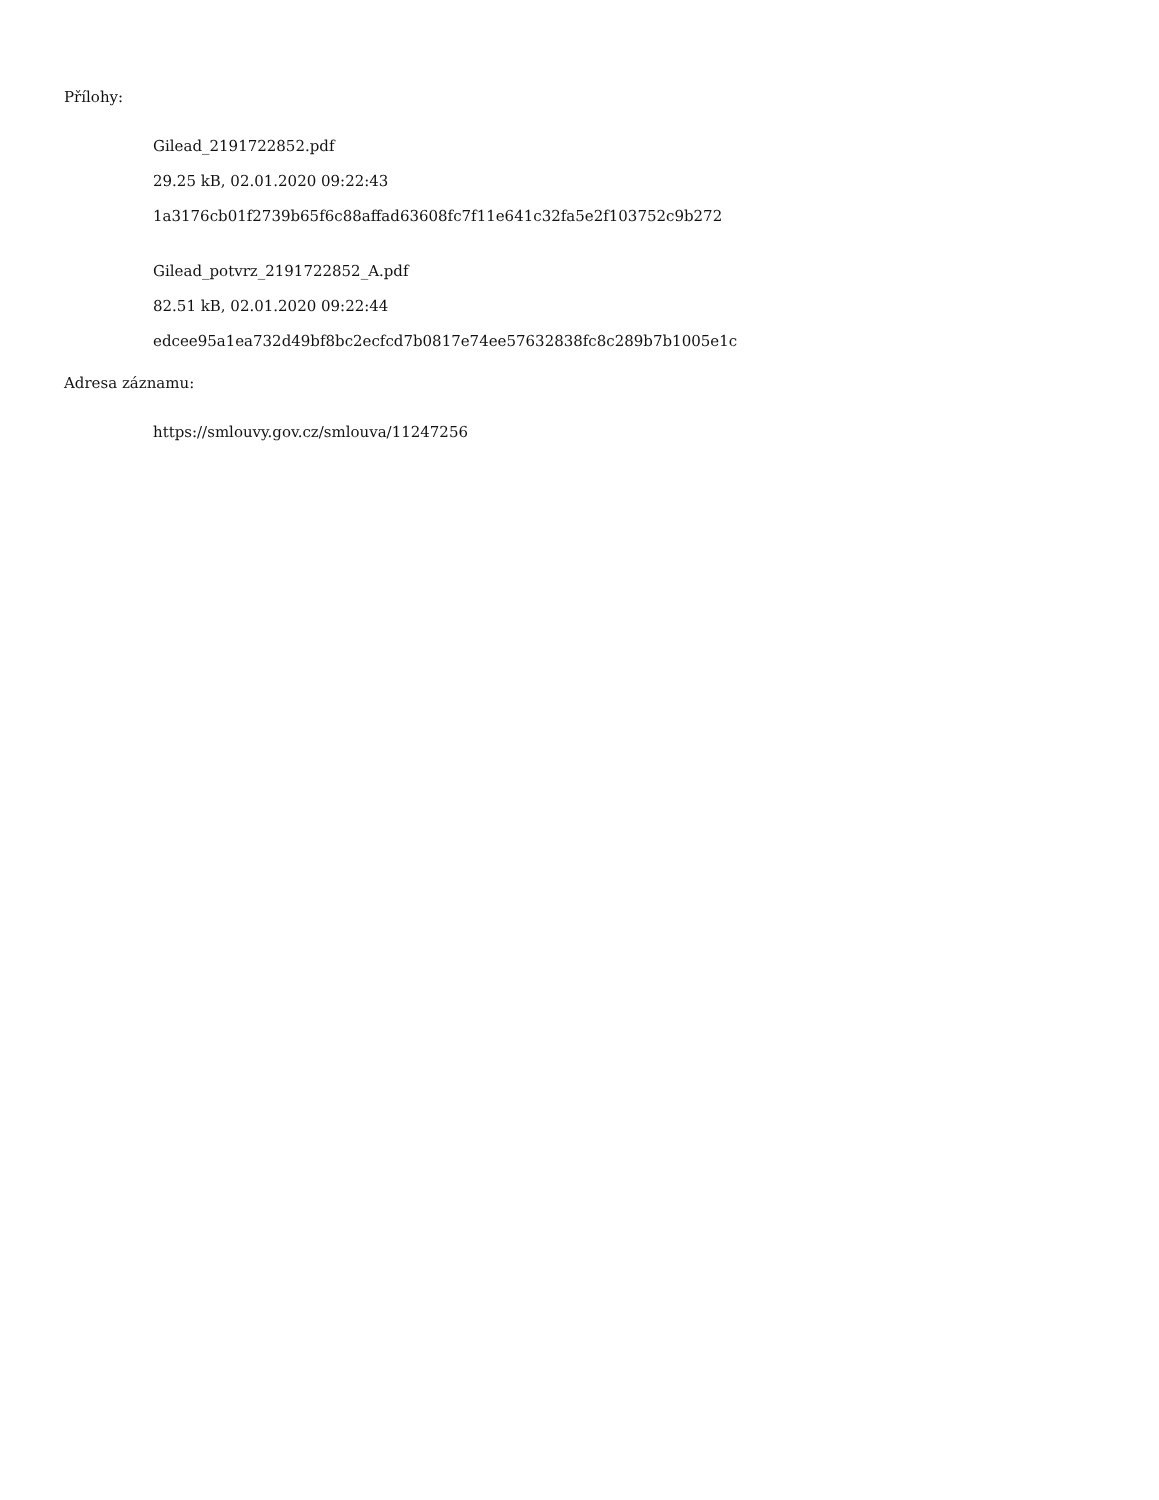Přílohy:
Gilead_2191722852.pdf
29.25 kB, 02.01.2020 09:22:43
1a3176cb01f2739b65f6c88affad63608fc7f11e641c32fa5e2f103752c9b272
Gilead_potvrz_2191722852_A.pdf
82.51 kB, 02.01.2020 09:22:44
edcee95a1ea732d49bf8bc2ecfcd7b0817e74ee57632838fc8c289b7b1005e1c
Adresa záznamu:
https://smlouvy.gov.cz/smlouva/11247256